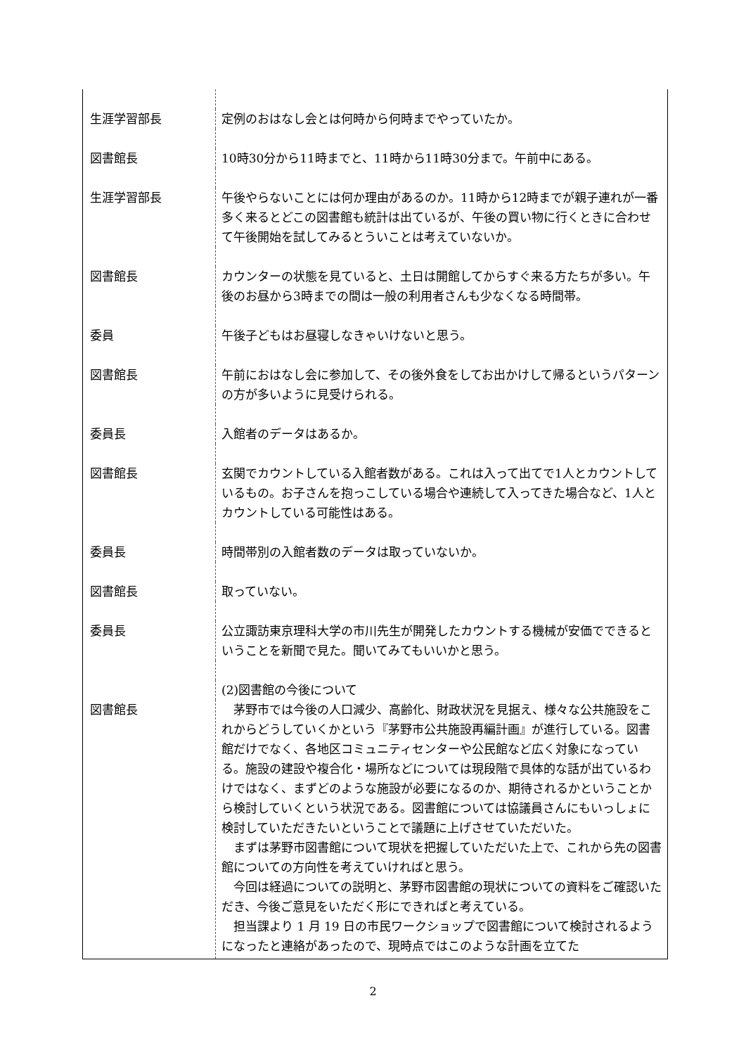| 生涯学習部長 | 定例のおはなし会とは何時から何時までやっていたか。 |
| 図書館長 | 10時30分から11時までと、11時から11時30分まで。午前中にある。 |
| 生涯学習部長 | 午後やらないことには何か理由があるのか。11時から12時までが親子連れが一番多く来るとどこの図書館も統計は出ているが、午後の買い物に行くときに合わせて午後開始を試してみるとういことは考えていないか。 |
| 図書館長 | カウンターの状態を見ていると、土日は開館してからすぐ来る方たちが多い。午後のお昼から3時までの間は一般の利用者さんも少なくなる時間帯。 |
| 委員 | 午後子どもはお昼寝しなきゃいけないと思う。 |
| 図書館長 | 午前におはなし会に参加して、その後外食をしてお出かけして帰るというパターンの方が多いように見受けられる。 |
| 委員長 | 入館者のデータはあるか。 |
| 図書館長 | 玄関でカウントしている入館者数がある。これは入って出てで1人とカウントしているもの。お子さんを抱っこしている場合や連続して入ってきた場合など、1人とカウントしている可能性はある。 |
| 委員長 | 時間帯別の入館者数のデータは取っていないか。 |
| 図書館長 | 取っていない。 |
| 委員長 | 公立諏訪東京理科大学の市川先生が開発したカウントする機械が安価でできるということを新聞で見た。聞いてみてもいいかと思う。 |
| | (2)図書館の今後について |
| 図書館長 | 茅野市では今後の人口減少、高齢化、財政状況を見据え、様々な公共施設をこれからどうしていくかという『茅野市公共施設再編計画』が進行している。図書館だけでなく、各地区コミュニティセンターや公民館など広く対象になっている。施設の建設や複合化・場所などについては現段階で具体的な話が出ているわけではなく、まずどのような施設が必要になるのか、期待されるかということから検討していくという状況である。図書館については協議員さんにもいっしょに検討していただきたいということで議題に上げさせていただいた。 まずは茅野市図書館について現状を把握していただいた上で、これから先の図書館についての方向性を考えていければと思う。 今回は経過についての説明と、茅野市図書館の現状についての資料をご確認いただき、今後ご意見をいただく形にできればと考えている。 担当課より 1 月 19 日の市民ワークショップで図書館について検討されるようになったと連絡があったので、現時点ではこのような計画を立てた |
2